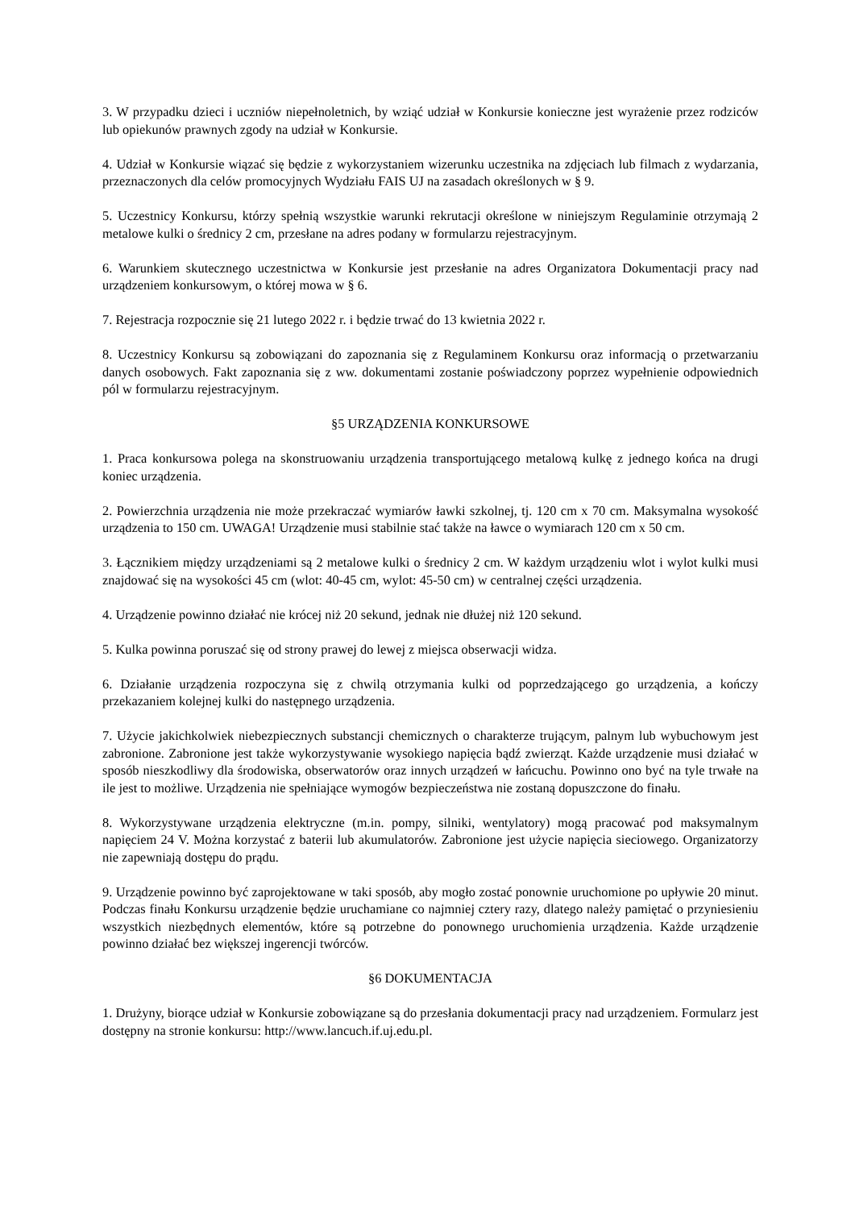3. W przypadku dzieci i uczniów niepełnoletnich, by wziąć udział w Konkursie konieczne jest wyrażenie przez rodziców lub opiekunów prawnych zgody na udział w Konkursie.
4. Udział w Konkursie wiązać się będzie z wykorzystaniem wizerunku uczestnika na zdjęciach lub filmach z wydarzania, przeznaczonych dla celów promocyjnych Wydziału FAIS UJ na zasadach określonych w § 9.
5. Uczestnicy Konkursu, którzy spełnią wszystkie warunki rekrutacji określone w niniejszym Regulaminie otrzymają 2 metalowe kulki o średnicy 2 cm, przesłane na adres podany w formularzu rejestracyjnym.
6. Warunkiem skutecznego uczestnictwa w Konkursie jest przesłanie na adres Organizatora Dokumentacji pracy nad urządzeniem konkursowym, o której mowa w § 6.
7. Rejestracja rozpocznie się 21 lutego 2022 r. i będzie trwać do 13 kwietnia 2022 r.
8. Uczestnicy Konkursu są zobowiązani do zapoznania się z Regulaminem Konkursu oraz informacją o przetwarzaniu danych osobowych. Fakt zapoznania się z ww. dokumentami zostanie poświadczony poprzez wypełnienie odpowiednich pól w formularzu rejestracyjnym.
§5 URZĄDZENIA KONKURSOWE
1. Praca konkursowa polega na skonstruowaniu urządzenia transportującego metalową kulkę z jednego końca na drugi koniec urządzenia.
2. Powierzchnia urządzenia nie może przekraczać wymiarów ławki szkolnej, tj. 120 cm x 70 cm. Maksymalna wysokość urządzenia to 150 cm. UWAGA! Urządzenie musi stabilnie stać także na ławce o wymiarach 120 cm x 50 cm.
3. Łącznikiem między urządzeniami są 2 metalowe kulki o średnicy 2 cm. W każdym urządzeniu wlot i wylot kulki musi znajdować się na wysokości 45 cm (wlot: 40-45 cm, wylot: 45-50 cm) w centralnej części urządzenia.
4. Urządzenie powinno działać nie krócej niż 20 sekund, jednak nie dłużej niż 120 sekund.
5. Kulka powinna poruszać się od strony prawej do lewej z miejsca obserwacji widza.
6. Działanie urządzenia rozpoczyna się z chwilą otrzymania kulki od poprzedzającego go urządzenia, a kończy przekazaniem kolejnej kulki do następnego urządzenia.
7. Użycie jakichkolwiek niebezpiecznych substancji chemicznych o charakterze trującym, palnym lub wybuchowym jest zabronione. Zabronione jest także wykorzystywanie wysokiego napięcia bądź zwierząt. Każde urządzenie musi działać w sposób nieszkodliwy dla środowiska, obserwatorów oraz innych urządzeń w łańcuchu. Powinno ono być na tyle trwałe na ile jest to możliwe. Urządzenia nie spełniające wymogów bezpieczeństwa nie zostaną dopuszczone do finału.
8. Wykorzystywane urządzenia elektryczne (m.in. pompy, silniki, wentylatory) mogą pracować pod maksymalnym napięciem 24 V. Można korzystać z baterii lub akumulatorów. Zabronione jest użycie napięcia sieciowego. Organizatorzy nie zapewniają dostępu do prądu.
9. Urządzenie powinno być zaprojektowane w taki sposób, aby mogło zostać ponownie uruchomione po upływie 20 minut. Podczas finału Konkursu urządzenie będzie uruchamiane co najmniej cztery razy, dlatego należy pamiętać o przyniesieniu wszystkich niezbędnych elementów, które są potrzebne do ponownego uruchomienia urządzenia. Każde urządzenie powinno działać bez większej ingerencji twórców.
§6 DOKUMENTACJA
1. Drużyny, biorące udział w Konkursie zobowiązane są do przesłania dokumentacji pracy nad urządzeniem. Formularz jest dostępny na stronie konkursu: http://www.lancuch.if.uj.edu.pl.